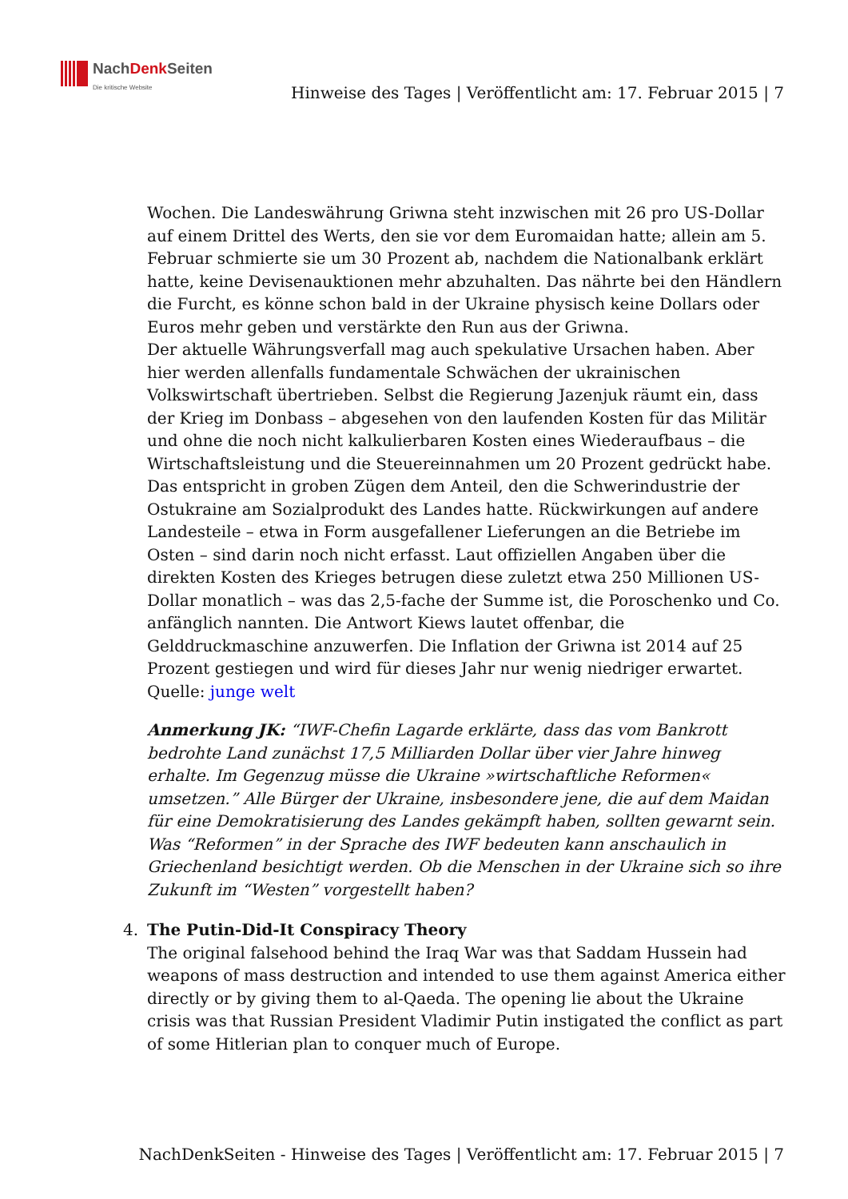NachDenk Seiten
Die kritische Website
Hinweise des Tages | Veröffentlicht am: 17. Februar 2015 | 7
Wochen. Die Landeswährung Griwna steht inzwischen mit 26 pro US-Dollar auf einem Drittel des Werts, den sie vor dem Euromaidan hatte; allein am 5. Februar schmierte sie um 30 Prozent ab, nachdem die Nationalbank erklärt hatte, keine Devisenauktionen mehr abzuhalten. Das nährte bei den Händlern die Furcht, es könne schon bald in der Ukraine physisch keine Dollars oder Euros mehr geben und verstärkte den Run aus der Griwna.
Der aktuelle Währungsverfall mag auch spekulative Ursachen haben. Aber hier werden allenfalls fundamentale Schwächen der ukrainischen Volkswirtschaft übertrieben. Selbst die Regierung Jazenjuk räumt ein, dass der Krieg im Donbass – abgesehen von den laufenden Kosten für das Militär und ohne die noch nicht kalkulierbaren Kosten eines Wiederaufbaus – die Wirtschaftsleistung und die Steuereinnahmen um 20 Prozent gedrückt habe. Das entspricht in groben Zügen dem Anteil, den die Schwerindustrie der Ostukraine am Sozialprodukt des Landes hatte. Rückwirkungen auf andere Landesteile – etwa in Form ausgefallener Lieferungen an die Betriebe im Osten – sind darin noch nicht erfasst. Laut offiziellen Angaben über die direkten Kosten des Krieges betrugen diese zuletzt etwa 250 Millionen US-Dollar monatlich – was das 2,5-fache der Summe ist, die Poroschenko und Co. anfänglich nannten. Die Antwort Kiews lautet offenbar, die Gelddruckmaschine anzuwerfen. Die Inflation der Griwna ist 2014 auf 25 Prozent gestiegen und wird für dieses Jahr nur wenig niedriger erwartet.
Quelle: junge welt
Anmerkung JK: “IWF-Chefin Lagarde erklärte, dass das vom Bankrott bedrohte Land zunächst 17,5 Milliarden Dollar über vier Jahre hinweg erhalte. Im Gegenzug müsse die Ukraine »wirtschaftliche Reformen« umsetzen.” Alle Bürger der Ukraine, insbesondere jene, die auf dem Maidan für eine Demokratisierung des Landes gekämpft haben, sollten gewarnt sein. Was “Reformen” in der Sprache des IWF bedeuten kann anschaulich in Griechenland besichtigt werden. Ob die Menschen in der Ukraine sich so ihre Zukunft im “Westen” vorgestellt haben?
4.
The Putin-Did-It Conspiracy Theory
The original falsehood behind the Iraq War was that Saddam Hussein had weapons of mass destruction and intended to use them against America either directly or by giving them to al-Qaeda. The opening lie about the Ukraine crisis was that Russian President Vladimir Putin instigated the conflict as part of some Hitlerian plan to conquer much of Europe.
NachDenkSeiten - Hinweise des Tages | Veröffentlicht am: 17. Februar 2015 | 7